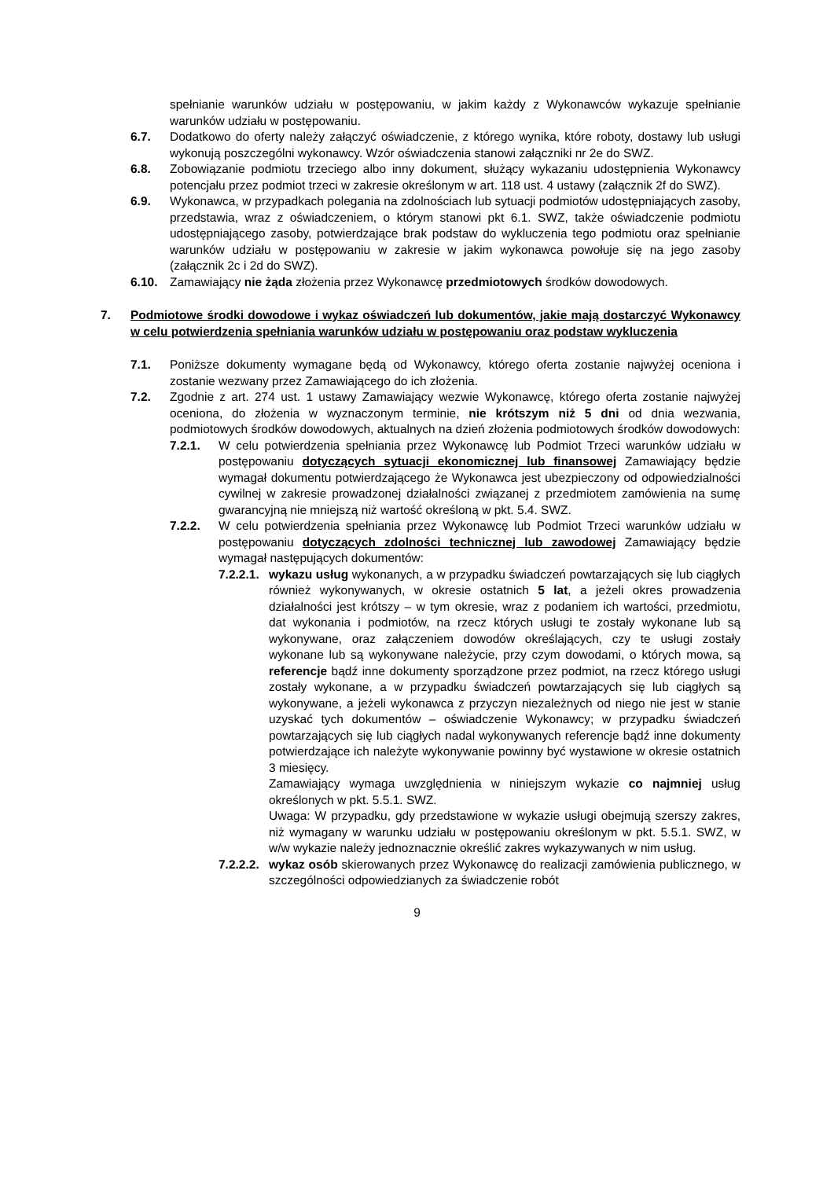spełnianie warunków udziału w postępowaniu, w jakim każdy z Wykonawców wykazuje spełnianie warunków udziału w postępowaniu.
6.7. Dodatkowo do oferty należy załączyć oświadczenie, z którego wynika, które roboty, dostawy lub usługi wykonują poszczególni wykonawcy. Wzór oświadczenia stanowi załączniki nr 2e do SWZ.
6.8. Zobowiązanie podmiotu trzeciego albo inny dokument, służący wykazaniu udostępnienia Wykonawcy potencjału przez podmiot trzeci w zakresie określonym w art. 118 ust. 4 ustawy (załącznik 2f do SWZ).
6.9. Wykonawca, w przypadkach polegania na zdolnościach lub sytuacji podmiotów udostępniających zasoby, przedstawia, wraz z oświadczeniem, o którym stanowi pkt 6.1. SWZ, także oświadczenie podmiotu udostępniającego zasoby, potwierdzające brak podstaw do wykluczenia tego podmiotu oraz spełnianie warunków udziału w postępowaniu w zakresie w jakim wykonawca powołuje się na jego zasoby (załącznik 2c i 2d do SWZ).
6.10. Zamawiający nie żąda złożenia przez Wykonawcę przedmiotowych środków dowodowych.
7. Podmiotowe środki dowodowe i wykaz oświadczeń lub dokumentów, jakie mają dostarczyć Wykonawcy w celu potwierdzenia spełniania warunków udziału w postępowaniu oraz podstaw wykluczenia
7.1. Poniższe dokumenty wymagane będą od Wykonawcy, którego oferta zostanie najwyżej oceniona i zostanie wezwany przez Zamawiającego do ich złożenia.
7.2. Zgodnie z art. 274 ust. 1 ustawy Zamawiający wezwie Wykonawcę, którego oferta zostanie najwyżej oceniona, do złożenia w wyznaczonym terminie, nie krótszym niż 5 dni od dnia wezwania, podmiotowych środków dowodowych, aktualnych na dzień złożenia podmiotowych środków dowodowych:
7.2.1. W celu potwierdzenia spełniania przez Wykonawcę lub Podmiot Trzeci warunków udziału w postępowaniu dotyczących sytuacji ekonomicznej lub finansowej Zamawiający będzie wymagał dokumentu potwierdzającego że Wykonawca jest ubezpieczony od odpowiedzialności cywilnej w zakresie prowadzonej działalności związanej z przedmiotem zamówienia na sumę gwarancyjną nie mniejszą niż wartość określoną w pkt. 5.4. SWZ.
7.2.2. W celu potwierdzenia spełniania przez Wykonawcę lub Podmiot Trzeci warunków udziału w postępowaniu dotyczących zdolności technicznej lub zawodowej Zamawiający będzie wymagał następujących dokumentów:
7.2.2.1.
wykazu usług wykonanych, a w przypadku świadczeń powtarzających się lub ciągłych również wykonywanych, w okresie ostatnich 5 lat, a jeżeli okres prowadzenia działalności jest krótszy – w tym okresie, wraz z podaniem ich wartości, przedmiotu, dat wykonania i podmiotów, na rzecz których usługi te zostały wykonane lub są wykonywane, oraz załączeniem dowodów określających, czy te usługi zostały wykonane lub są wykonywane należycie, przy czym dowodami, o których mowa, są referencje bądź inne dokumenty sporządzone przez podmiot, na rzecz którego usługi zostały wykonane, a w przypadku świadczeń powtarzających się lub ciągłych są wykonywane, a jeżeli wykonawca z przyczyn niezależnych od niego nie jest w stanie uzyskać tych dokumentów – oświadczenie Wykonawcy; w przypadku świadczeń powtarzających się lub ciągłych nadal wykonywanych referencje bądź inne dokumenty potwierdzające ich należyte wykonywanie powinny być wystawione w okresie ostatnich 3 miesięcy.
Zamawiający wymaga uwzględnienia w niniejszym wykazie co najmniej usług określonych w pkt. 5.5.1. SWZ.
Uwaga: W przypadku, gdy przedstawione w wykazie usługi obejmują szerszy zakres, niż wymagany w warunku udziału w postępowaniu określonym w pkt. 5.5.1. SWZ, w w/w wykazie należy jednoznacznie określić zakres wykazywanych w nim usług.
7.2.2.2. wykaz osób skierowanych przez Wykonawcę do realizacji zamówienia publicznego, w szczególności odpowiedzianych za świadczenie robót
9